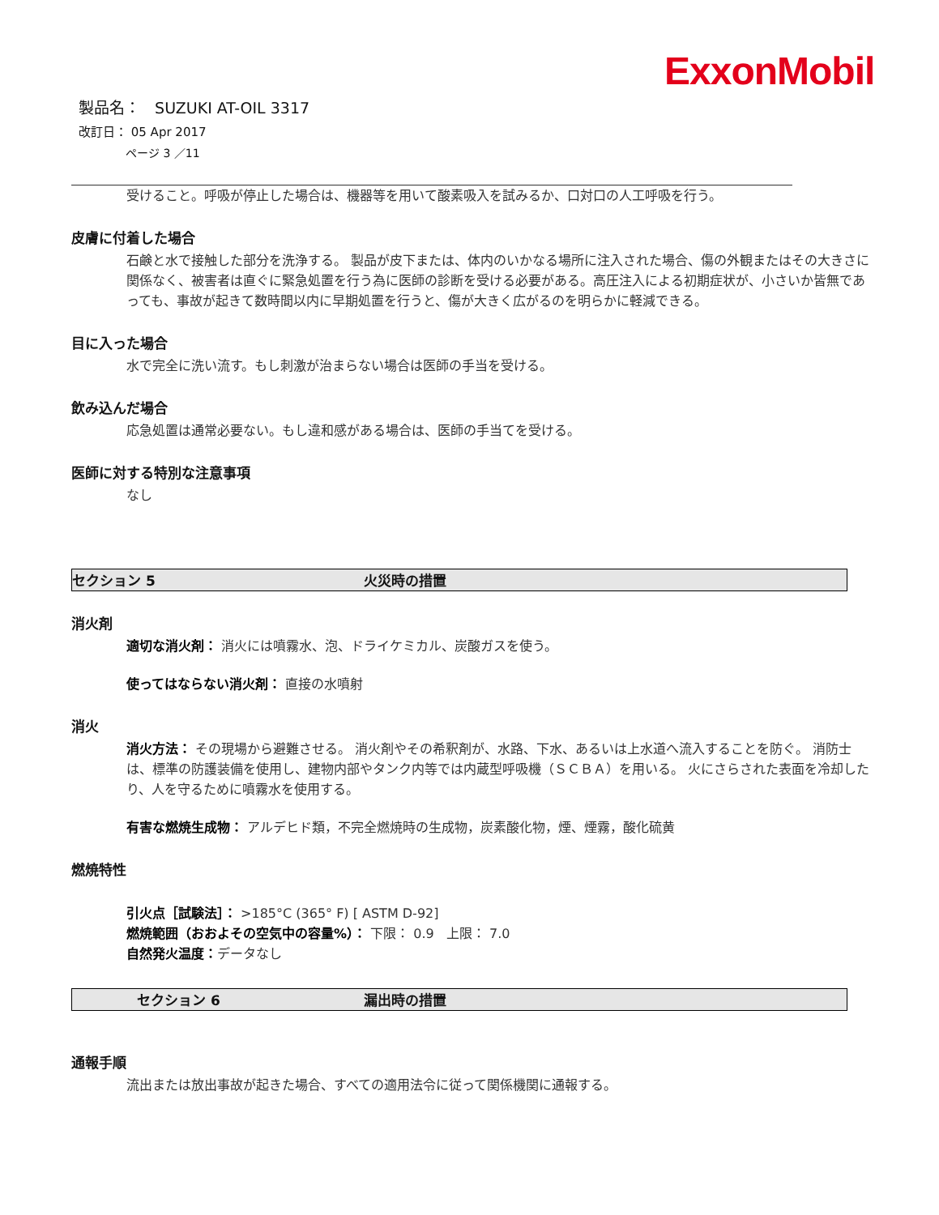ExxonMobil
製品名： SUZUKI AT-OIL 3317
改訂日： 05 Apr 2017
ページ 3 ／11
受けること。呼吸が停止した場合は、機器等を用いて酸素吸入を試みるか、口対口の人工呼吸を行う。
皮膚に付着した場合
石鹸と水で接触した部分を洗浄する。 製品が皮下または、体内のいかなる場所に注入された場合、傷の外観またはその大きさに関係なく、被害者は直ぐに緊急処置を行う為に医師の診断を受ける必要がある。高圧注入による初期症状が、小さいか皆無であっても、事故が起きて数時間以内に早期処置を行うと、傷が大きく広がるのを明らかに軽減できる。
目に入った場合
水で完全に洗い流す。もし刺激が治まらない場合は医師の手当を受ける。
飲み込んだ場合
応急処置は通常必要ない。もし違和感がある場合は、医師の手当てを受ける。
医師に対する特別な注意事項
なし
セクション 5 火災時の措置
消火剤
適切な消火剤： 消火には噴霧水、泡、ドライケミカル、炭酸ガスを使う。
使ってはならない消火剤： 直接の水噴射
消火
消火方法： その現場から避難させる。 消火剤やその希釈剤が、水路、下水、あるいは上水道へ流入することを防ぐ。 消防士は、標準の防護装備を使用し、建物内部やタンク内等では内蔵型呼吸機（ＳＣＢＡ）を用いる。 火にさらされた表面を冷却したり、人を守るために噴霧水を使用する。
有害な燃焼生成物： アルデヒド類，不完全燃焼時の生成物，炭素酸化物，煙、煙霧，酸化硫黄
燃焼特性
引火点［試験法］： >185°C (365° F) [ ASTM D-92]
燃焼範囲（おおよその空気中の容量%）： 下限： 0.9 上限： 7.0
自然発火温度：データなし
セクション 6 漏出時の措置
通報手順
流出または放出事故が起きた場合、すべての適用法令に従って関係機関に通報する。